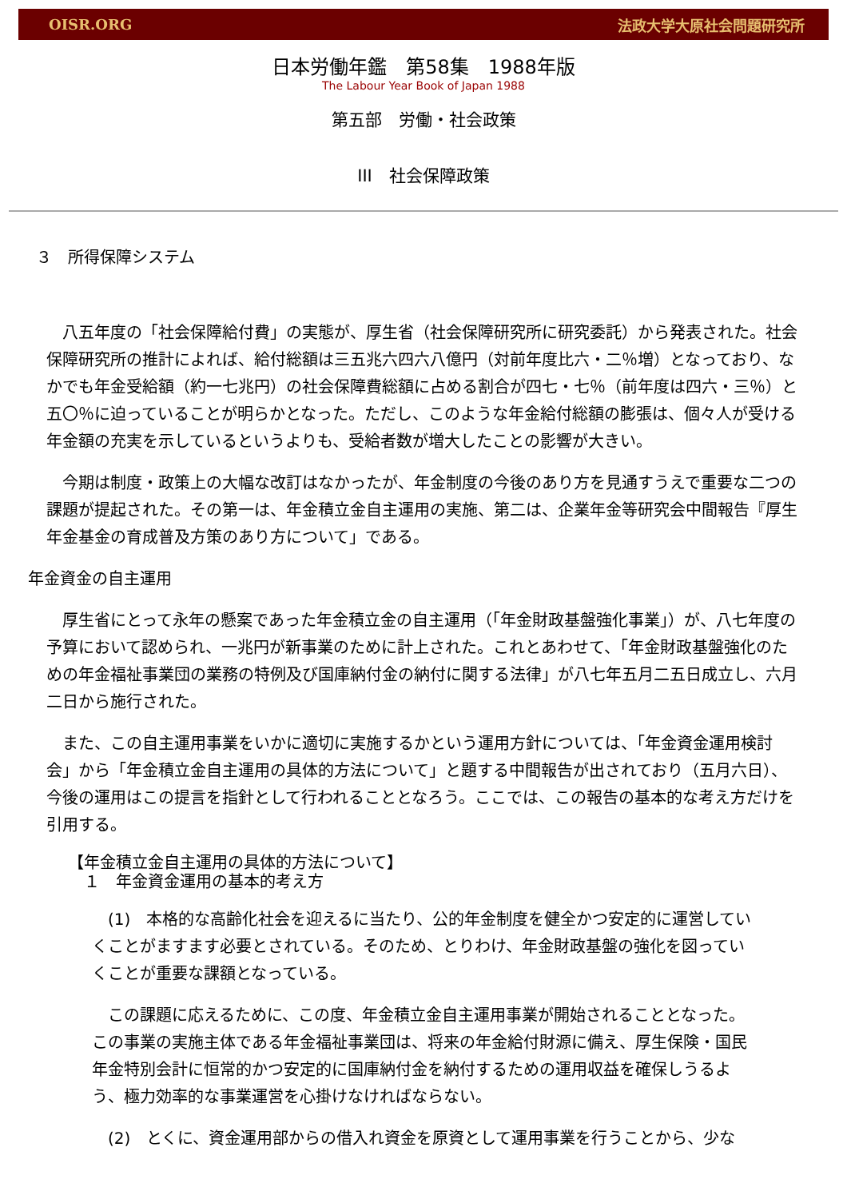OISR.ORG 法政大学大原社会問題研究所
日本労働年鑑　第58集　1988年版
The Labour Year Book of Japan 1988
第五部　労働・社会政策
III　社会保障政策
３　所得保障システム
　八五年度の「社会保障給付費」の実態が、厚生省（社会保障研究所に研究委託）から発表された。社会保障研究所の推計によれば、給付総額は三五兆六四六八億円（対前年度比六・二％増）となっており、なかでも年金受給額（約一七兆円）の社会保障費総額に占める割合が四七・七％（前年度は四六・三％）と五〇％に迫っていることが明らかとなった。ただし、このような年金給付総額の膨張は、個々人が受ける年金額の充実を示しているというよりも、受給者数が増大したことの影響が大きい。
　今期は制度・政策上の大幅な改訂はなかったが、年金制度の今後のあり方を見通すうえで重要な二つの課題が提起された。その第一は、年金積立金自主運用の実施、第二は、企業年金等研究会中間報告『厚生年金基金の育成普及方策のあり方について」である。
年金資金の自主運用
　厚生省にとって永年の懸案であった年金積立金の自主運用（「年金財政基盤強化事業」）が、八七年度の予算において認められ、一兆円が新事業のために計上された。これとあわせて、「年金財政基盤強化のための年金福祉事業団の業務の特例及び国庫納付金の納付に関する法律」が八七年五月二五日成立し、六月二日から施行された。
　また、この自主運用事業をいかに適切に実施するかという運用方針については、「年金資金運用検討会」から「年金積立金自主運用の具体的方法について」と題する中間報告が出されており（五月六日）、今後の運用はこの提言を指針として行われることとなろう。ここでは、この報告の基本的な考え方だけを引用する。
【年金積立金自主運用の具体的方法について】
　１　年金資金運用の基本的考え方
　(1)　本格的な高齢化社会を迎えるに当たり、公的年金制度を健全かつ安定的に運営していくことがますます必要とされている。そのため、とりわけ、年金財政基盤の強化を図っていくことが重要な課額となっている。
　この課題に応えるために、この度、年金積立金自主運用事業が開始されることとなった。この事業の実施主体である年金福祉事業団は、将来の年金給付財源に備え、厚生保険・国民年金特別会計に恒常的かつ安定的に国庫納付金を納付するための運用収益を確保しうるよう、極力効率的な事業運営を心掛けなければならない。
　(2)　とくに、資金運用部からの借入れ資金を原資として運用事業を行うことから、少な